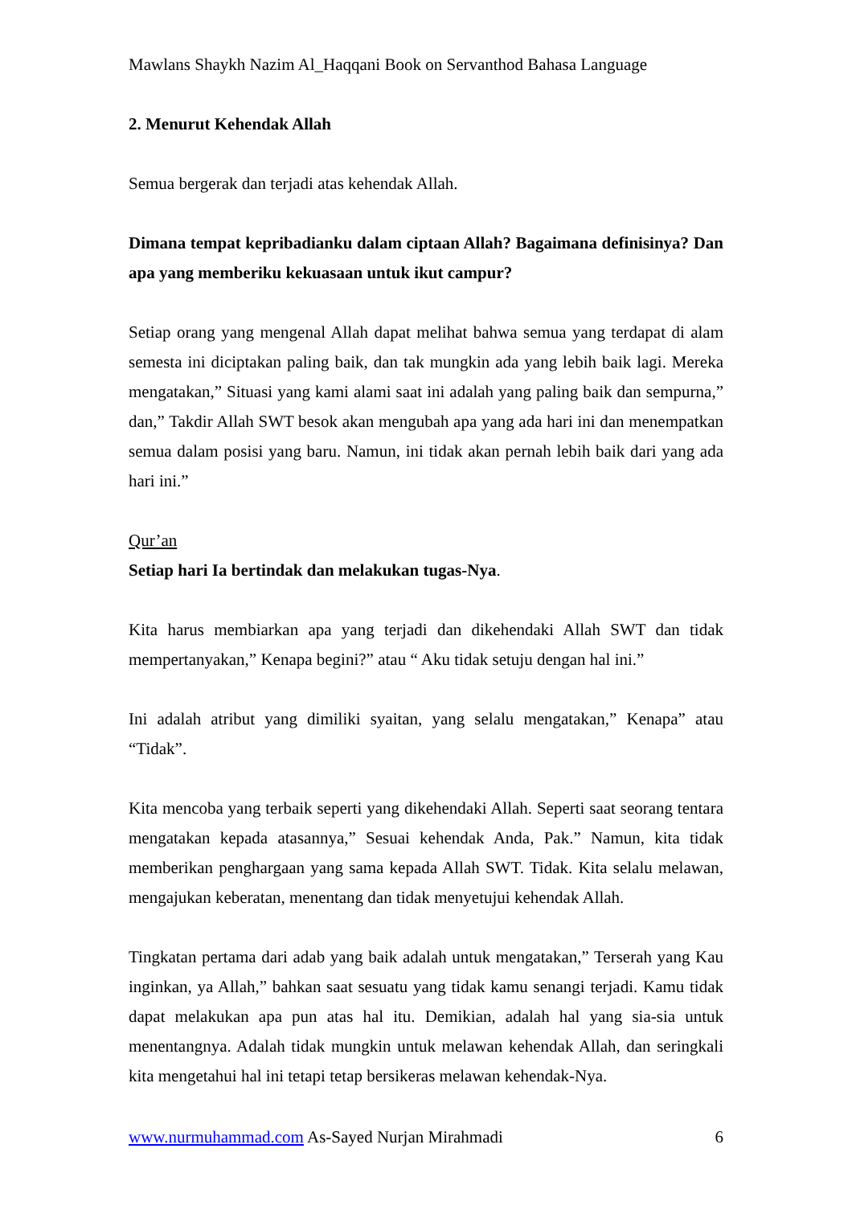Mawlans Shaykh Nazim Al_Haqqani Book on Servanthod Bahasa Language
2. Menurut Kehendak Allah
Semua bergerak dan terjadi atas kehendak Allah.
Dimana tempat kepribadianku dalam ciptaan Allah? Bagaimana definisinya? Dan apa yang memberiku kekuasaan untuk ikut campur?
Setiap orang yang mengenal Allah dapat melihat bahwa semua yang terdapat di alam semesta ini diciptakan paling baik, dan tak mungkin ada yang lebih baik lagi. Mereka mengatakan,” Situasi yang kami alami saat ini adalah yang paling baik dan sempurna,” dan,” Takdir Allah SWT besok akan mengubah apa yang ada hari ini dan menempatkan semua dalam posisi yang baru. Namun, ini tidak akan pernah lebih baik dari yang ada hari ini.”
Qur’an
Setiap hari Ia bertindak dan melakukan tugas-Nya.
Kita harus membiarkan apa yang terjadi dan dikehendaki Allah SWT dan tidak mempertanyakan,” Kenapa begini?” atau “ Aku tidak setuju dengan hal ini.”
Ini adalah atribut yang dimiliki syaitan, yang selalu mengatakan,” Kenapa” atau “Tidak”.
Kita mencoba yang terbaik seperti yang dikehendaki Allah. Seperti saat seorang tentara mengatakan kepada atasannya,” Sesuai kehendak Anda, Pak.” Namun, kita tidak memberikan penghargaan yang sama kepada Allah SWT. Tidak. Kita selalu melawan, mengajukan keberatan, menentang dan tidak menyetujui kehendak Allah.
Tingkatan pertama dari adab yang baik adalah untuk mengatakan,” Terserah yang Kau inginkan, ya Allah,” bahkan saat sesuatu yang tidak kamu senangi terjadi. Kamu tidak dapat melakukan apa pun atas hal itu. Demikian, adalah hal yang sia-sia untuk menentangnya. Adalah tidak mungkin untuk melawan kehendak Allah, dan seringkali kita mengetahui hal ini tetapi tetap bersikeras melawan kehendak-Nya.
www.nurmuhammad.com As-Sayed Nurjan Mirahmadi 6